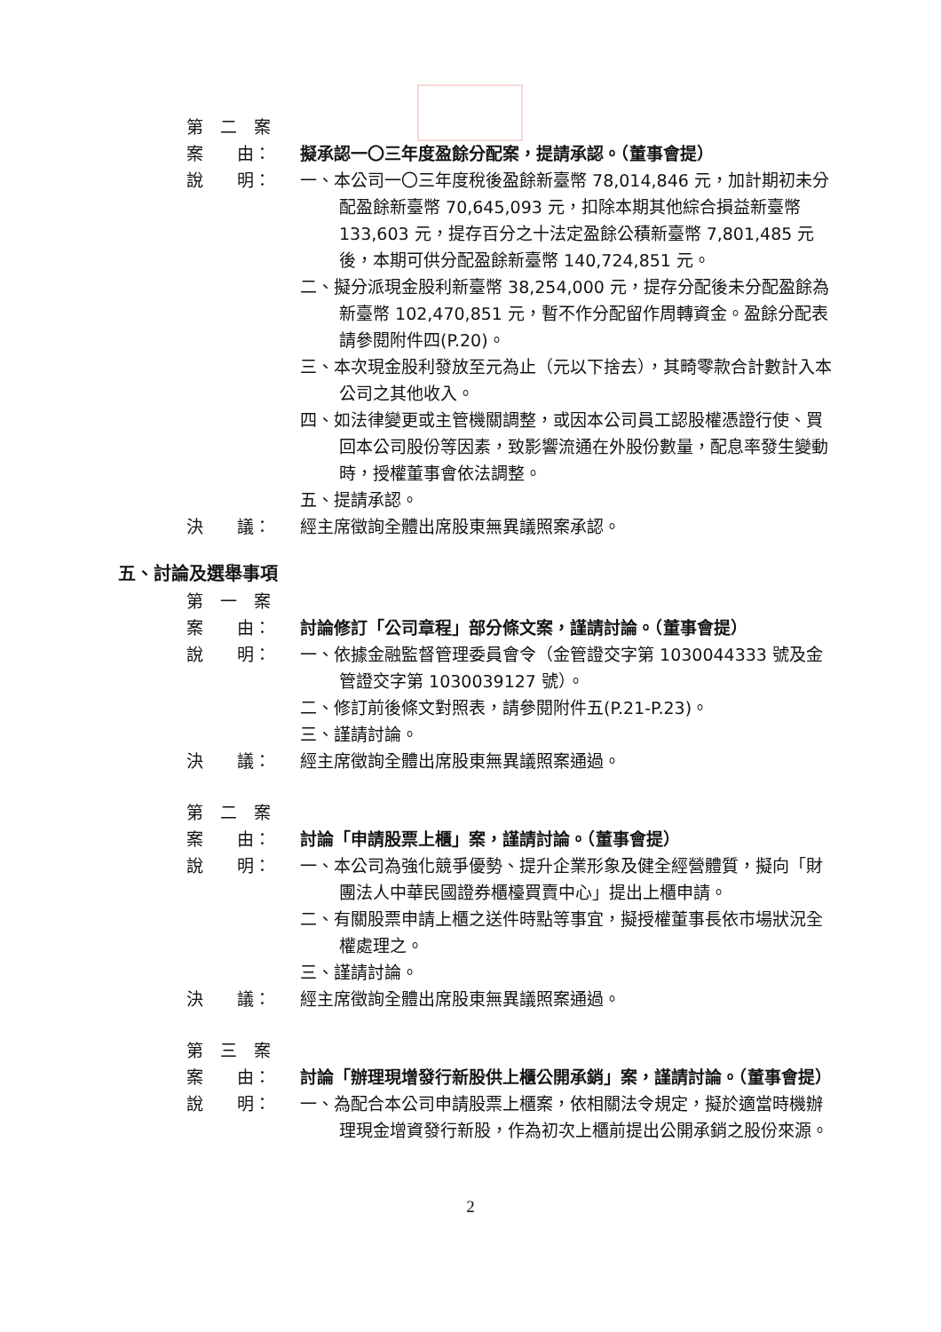第　二　案
案　　由：
擬承認一〇三年度盈餘分配案，提請承認。（董事會提）
說　　明：
一、本公司一〇三年度稅後盈餘新臺幣 78,014,846 元，加計期初未分配盈餘新臺幣 70,645,093 元，扣除本期其他綜合損益新臺幣 133,603 元，提存百分之十法定盈餘公積新臺幣 7,801,485 元後，本期可供分配盈餘新臺幣 140,724,851 元。
二、擬分派現金股利新臺幣 38,254,000 元，提存分配後未分配盈餘為新臺幣 102,470,851 元，暫不作分配留作周轉資金。盈餘分配表請參閱附件四(P.20)。
三、本次現金股利發放至元為止（元以下捨去），其畸零款合計數計入本公司之其他收入。
四、如法律變更或主管機關調整，或因本公司員工認股權憑證行使、買回本公司股份等因素，致影響流通在外股份數量，配息率發生變動時，授權董事會依法調整。
五、提請承認。
決　　議：
經主席徵詢全體出席股東無異議照案承認。
五、討論及選舉事項
第　一　案
案　　由：
討論修訂「公司章程」部分條文案，謹請討論。（董事會提）
說　　明：
一、依據金融監督管理委員會令（金管證交字第 1030044333 號及金管證交字第 1030039127 號）。
二、修訂前後條文對照表，請參閱附件五(P.21-P.23)。
三、謹請討論。
決　　議：
經主席徵詢全體出席股東無異議照案通過。
第　二　案
案　　由：
討論「申請股票上櫃」案，謹請討論。（董事會提）
說　　明：
一、本公司為強化競爭優勢、提升企業形象及健全經營體質，擬向「財團法人中華民國證券櫃檯買賣中心」提出上櫃申請。
二、有關股票申請上櫃之送件時點等事宜，擬授權董事長依市場狀況全權處理之。
三、謹請討論。
決　　議：
經主席徵詢全體出席股東無異議照案通過。
第　三　案
案　　由：
討論「辦理現增發行新股供上櫃公開承銷」案，謹請討論。（董事會提）
說　　明：
一、為配合本公司申請股票上櫃案，依相關法令規定，擬於適當時機辦理現金增資發行新股，作為初次上櫃前提出公開承銷之股份來源。
2